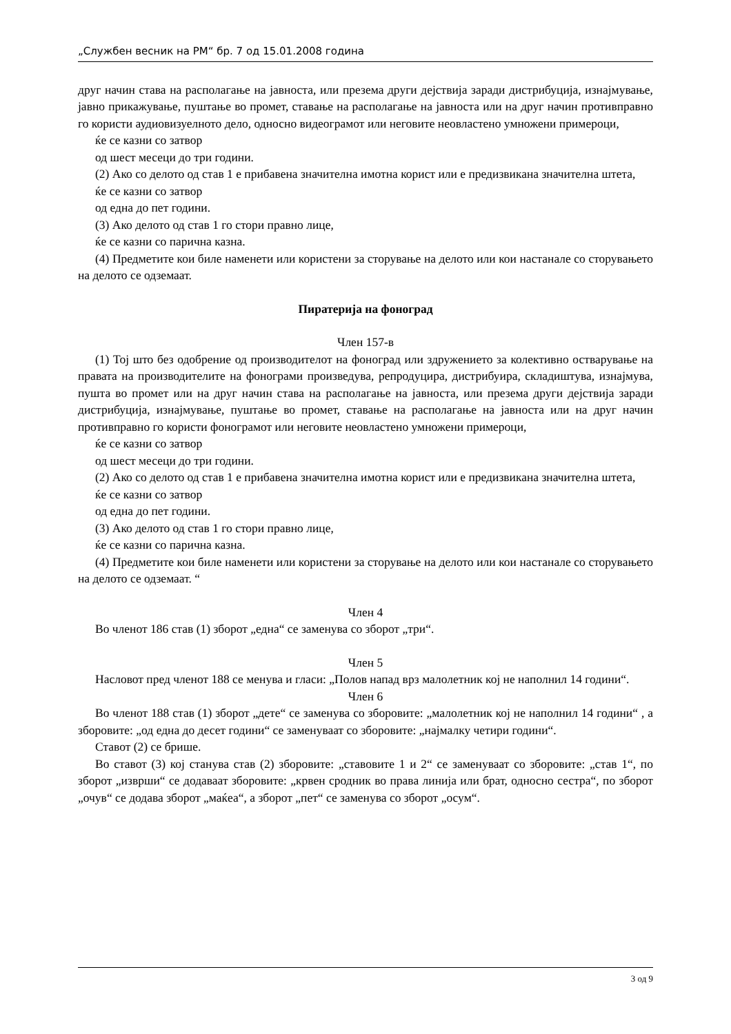„Службен весник на РМ“ бр. 7 од 15.01.2008 година
друг начин става на располагање на јавноста, или презема други дејствија заради дистрибуција, изнајмување, јавно прикажување, пуштање во промет, ставање на располагање на јавноста или на друг начин противправно го користи аудиовизуелното дело, односно видеограмот или неговите неовластено умножени примероци,
ќе се казни со затвор
од шест месеци до три години.
(2) Ако со делото од став 1 е прибавена значителна имотна корист или е предизвикана значителна штета,
ќе се казни со затвор
од една до пет години.
(3) Ако делото од став 1 го стори правно лице,
ќе се казни со парична казна.
(4) Предметите кои биле наменети или користени за сторување на делото или кои настанале со сторувањето на делото се одземаат.
Пиратерија на фоноград
Член 157-в
(1) Тој што без одобрение од производителот на фоноград или здружението за колективно остварување на правата на производителите на фонограми произведува, репродуцира, дистрибуира, складиштува, изнајмува, пушта во промет или на друг начин става на располагање на јавноста, или презема други дејствија заради дистрибуција, изнајмување, пуштање во промет, ставање на располагање на јавноста или на друг начин противправно го користи фонограмот или неговите неовластено умножени примероци,
ќе се казни со затвор
од шест месеци до три години.
(2) Ако со делото од став 1 е прибавена значителна имотна корист или е предизвикана значителна штета,
ќе се казни со затвор
од една до пет години.
(3) Ако делото од став 1 го стори правно лице,
ќе се казни со парична казна.
(4) Предметите кои биле наменети или користени за сторување на делото или кои настанале со сторувањето на делото се одземаат. “
Член 4
Во членот 186 став (1) зборот „една“ се заменува со зборот „три“.
Член 5
Насловот пред членот 188 се менува и гласи: „Полов напад врз малолетник кој не наполнил 14 години“.
Член 6
Во членот 188 став (1) зборот „дете“ се заменува со зборовите: „малолетник кој не наполнил 14 години“ , а зборовите: „од една до десет години“ се заменуваат со зборовите: „најмалку четири години“.
Ставот (2) се брише.
Во ставот (3) кој станува став (2) зборовите: „ставовите 1 и 2“ се заменуваат со зборовите: „став 1“, по зборот „изврши“ се додаваат зборовите: „крвен сродник во права линија или брат, односно сестра“, по зборот „очув“ се додава зборот „маќеа“, а зборот „пет“ се заменува со зборот „осум“.
3 од 9